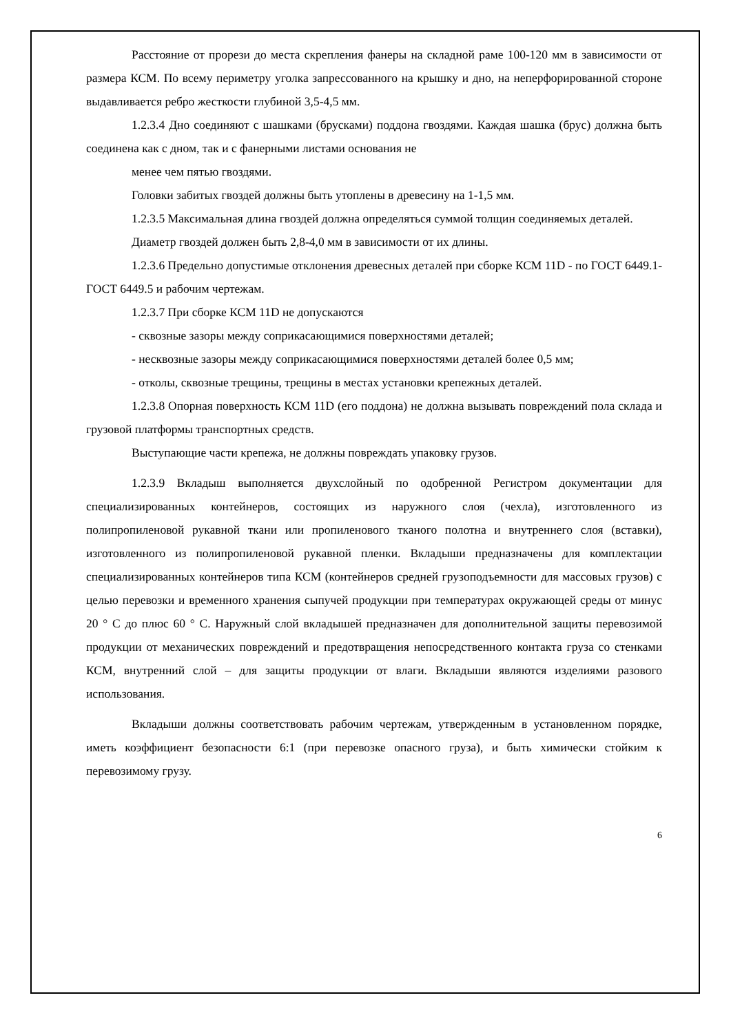Расстояние от прорези до места скрепления фанеры на складной раме 100-120 мм в зависимости от размера КСМ. По всему периметру уголка запрессованного на крышку и дно, на неперфорированной стороне выдавливается ребро жесткости глубиной 3,5-4,5 мм.
1.2.3.4 Дно соединяют с шашками (брусками) поддона гвоздями. Каждая шашка (брус) должна быть соединена как с дном, так и с фанерными листами основания не
менее чем пятью гвоздями.
Головки забитых гвоздей должны быть утоплены в древесину на 1-1,5 мм.
1.2.3.5 Максимальная длина гвоздей должна определяться суммой толщин соединяемых деталей.
Диаметр гвоздей должен быть 2,8-4,0 мм в зависимости от их длины.
1.2.3.6 Предельно допустимые отклонения древесных деталей при сборке КСМ 11D - по ГОСТ 6449.1-ГОСТ 6449.5 и рабочим чертежам.
1.2.3.7 При сборке КСМ 11D не допускаются
- сквозные зазоры между соприкасающимися поверхностями деталей;
- несквозные зазоры между соприкасающимися поверхностями деталей более 0,5 мм;
- отколы, сквозные трещины, трещины в местах установки крепежных деталей.
1.2.3.8 Опорная поверхность КСМ 11D (его поддона) не должна вызывать повреждений пола склада и грузовой платформы транспортных средств.
Выступающие части крепежа, не должны повреждать упаковку грузов.
1.2.3.9 Вкладыш выполняется двухслойный по одобренной Регистром документации для специализированных контейнеров, состоящих из наружного слоя (чехла), изготовленного из полипропиленовой рукавной ткани или пропиленового тканого полотна и внутреннего слоя (вставки), изготовленного из полипропиленовой рукавной пленки. Вкладыши предназначены для комплектации специализированных контейнеров типа КСМ (контейнеров средней грузоподъемности для массовых грузов) с целью перевозки и временного хранения сыпучей продукции при температурах окружающей среды от минус 20 ° С до плюс 60 ° С. Наружный слой вкладышей предназначен для дополнительной защиты перевозимой продукции от механических повреждений и предотвращения непосредственного контакта груза со стенками КСМ, внутренний слой – для защиты продукции от влаги. Вкладыши являются изделиями разового использования.
Вкладыши должны соответствовать рабочим чертежам, утвержденным в установленном порядке, иметь коэффициент безопасности 6:1 (при перевозке опасного груза), и быть химически стойким к перевозимому грузу.
6